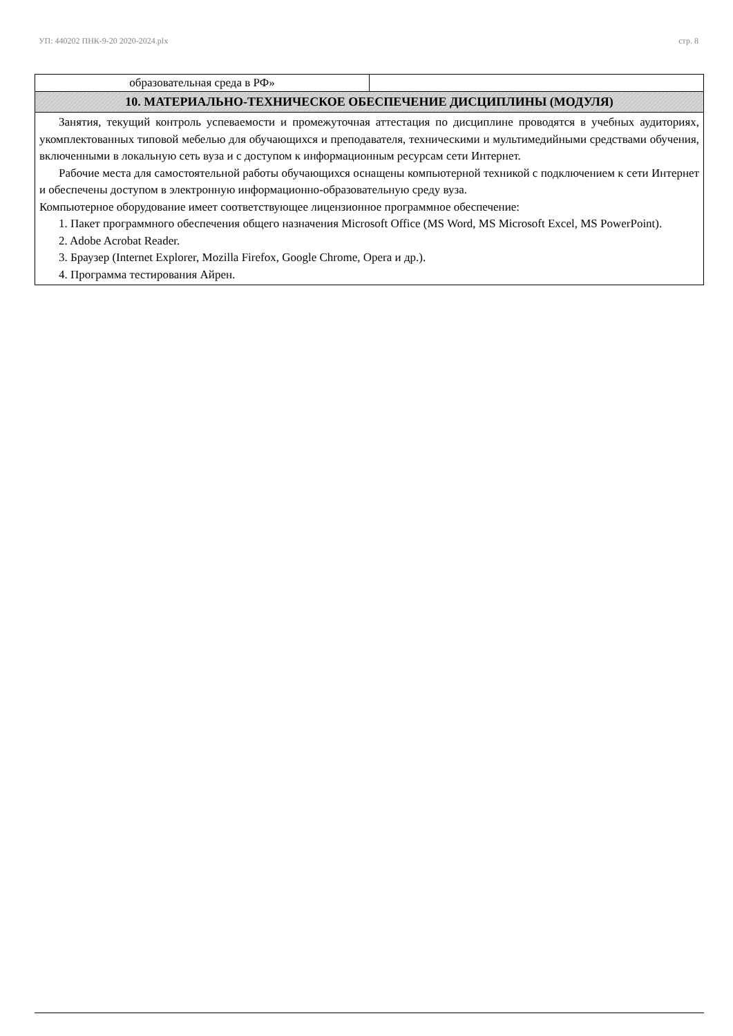УП: 440202 ПНК-9-20 2020-2024.plx стр. 8
| образовательная среда в РФ» | |
| 10. МАТЕРИАЛЬНО-ТЕХНИЧЕСКОЕ ОБЕСПЕЧЕНИЕ ДИСЦИПЛИНЫ (МОДУЛЯ) | |
| Занятия, текущий контроль успеваемости и промежуточная аттестация по дисциплине проводятся в учебных аудиториях, укомплектованных типовой мебелью для обучающихся и преподавателя, техническими и мультимедийными средствами обучения, включенными в локальную сеть вуза и с доступом к информационным ресурсам сети Интернет. Рабочие места для самостоятельной работы обучающихся оснащены компьютерной техникой с подключением к сети Интернет и обеспечены доступом в электронную информационно-образовательную среду вуза. Компьютерное оборудование имеет соответствующее лицензионное программное обеспечение: 1. Пакет программного обеспечения общего назначения Microsoft Office (MS Word, MS Microsoft Excel, MS PowerPoint). 2. Adobe Acrobat Reader. 3. Браузер (Internet Explorer, Mozilla Firefox, Google Chrome, Opera и др.). 4. Программа тестирования Айрен. | |